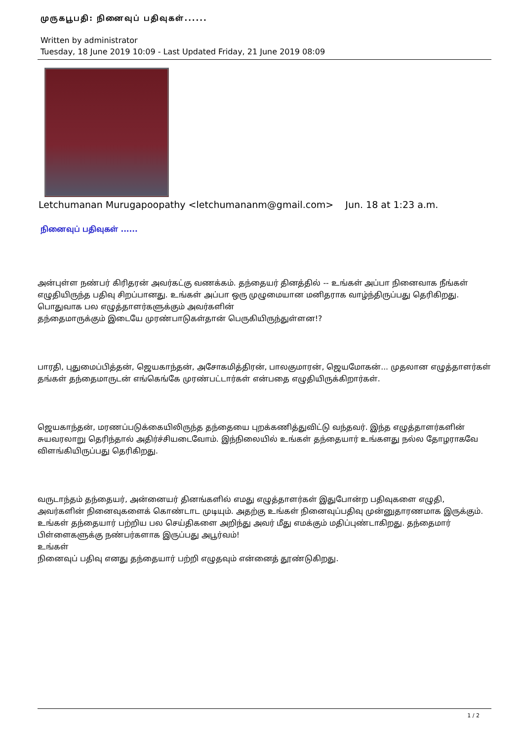முருகபூபதி: நினைவுப் பதிவுகள்......
Written by administrator
Tuesday, 18 June 2019 10:09 - Last Updated Friday, 21 June 2019 08:09
Letchumanan Murugapoopathy <letchumananm@gmail.com> Jun. 18 at 1:23 a.m.
நினைவுப் பதிவுகள் ......
அன்புள்ள நண்பர் கிரிதரன் அவர்கட்கு வணக்கம். தந்தையர் தினத்தில் -- உங்கள் அப்பா நினைவாக நீங்கள் எழுதியிருந்த பதிவு சிறப்பானது. உங்கள் அப்பா ஒரு முழுமையான மனிதராக வாழ்ந்திருப்பது தெரிகிறது.
பொதுவாக பல எழுத்தாளர்களுக்கும் அவர்களின்
தந்தைமாருக்கும் இடையே முரண்பாடுகள்தான் பெருகியிருந்துள்ளன!?
பாரதி, புதுமைப்பித்தன், ஜெயகாந்தன், அசோகமித்திரன், பாலகுமாரன், ஜெயமோகன்... முதலான எழுத்தாளர்கள் தங்கள் தந்தைமாருடன் எங்கெங்கே முரண்பட்டார்கள் என்பதை எழுதியிருக்கிறார்கள்.
ஜெயகாந்தன், மரணப்படுக்கையிலிருந்த தந்தையை புறக்கணித்துவிட்டு வந்தவர். இந்த எழுத்தாளர்களின் சுயவரலாறு தெரிந்தால் அதிர்ச்சியடைவோம். இந்நிலையில் உங்கள் தந்தையார் உங்களது நல்ல தோழராகவே விளங்கியிருப்பது தெரிகிறது.
வருடாந்தம் தந்தையர், அன்னையர் தினங்களில் எமது எழுத்தாளர்கள் இதுபோன்ற பதிவுகளை எழுதி, அவர்களின் நினைவுகளைக் கொண்டாட முடியும். அதற்கு உங்கள் நினைவுப்பதிவு முன்னுதாரணமாக இருக்கும். உங்கள் தந்தையார் பற்றிய பல செய்திகளை அறிந்து அவர் மீது எமக்கும் மதிப்புண்டாகிறது. தந்தைமார் பிள்ளைகளுக்கு நண்பர்களாக இருப்பது அபூர்வம்!
உங்கள்
நினைவுப் பதிவு எனது தந்தையார் பற்றி எழுதவும் என்னைத் தூண்டுகிறது.
1 / 2